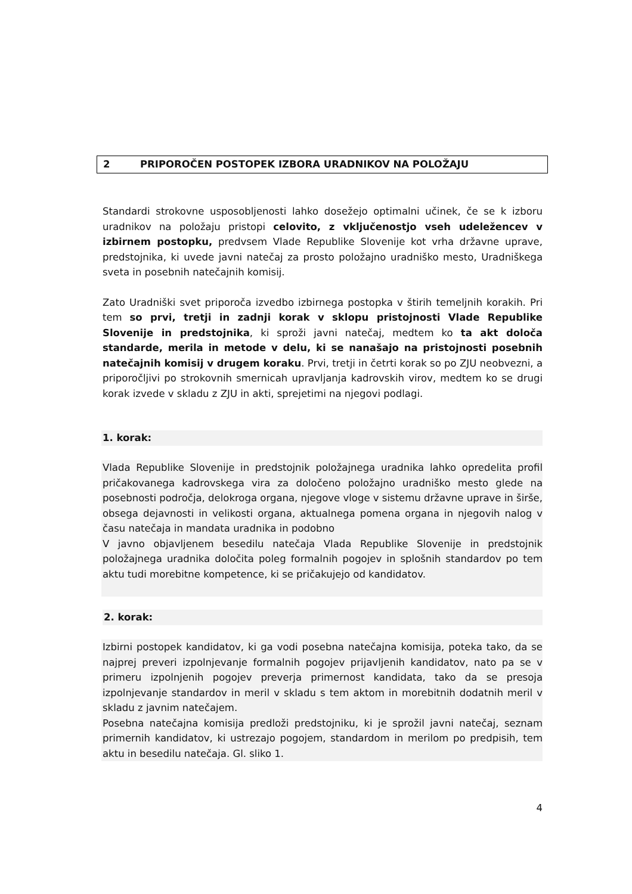2 PRIPOROČEN POSTOPEK IZBORA URADNIKOV NA POLOŽAJU
Standardi strokovne usposobljenosti lahko dosežejo optimalni učinek, če se k izboru uradnikov na položaju pristopi celovito, z vključenostjo vseh udeležencev v izbirnem postopku, predvsem Vlade Republike Slovenije kot vrha državne uprave, predstojnika, ki uvede javni natečaj za prosto položajno uradniško mesto, Uradniškega sveta in posebnih natečajnih komisij.
Zato Uradniški svet priporoča izvedbo izbirnega postopka v štirih temeljnih korakih. Pri tem so prvi, tretji in zadnji korak v sklopu pristojnosti Vlade Republike Slovenije in predstojnika, ki sproži javni natečaj, medtem ko ta akt določa standarde, merila in metode v delu, ki se nanašajo na pristojnosti posebnih natečajnih komisij v drugem koraku. Prvi, tretji in četrti korak so po ZJU neobvezni, a priporočljivi po strokovnih smernicah upravljanja kadrovskih virov, medtem ko se drugi korak izvede v skladu z ZJU in akti, sprejetimi na njegovi podlagi.
1. korak:
Vlada Republike Slovenije in predstojnik položajnega uradnika lahko opredelita profil pričakovanega kadrovskega vira za določeno položajno uradniško mesto glede na posebnosti področja, delokroga organa, njegove vloge v sistemu državne uprave in širše, obsega dejavnosti in velikosti organa, aktualnega pomena organa in njegovih nalog v času natečaja in mandata uradnika in podobno
V javno objavljenem besedilu natečaja Vlada Republike Slovenije in predstojnik položajnega uradnika določita poleg formalnih pogojev in splošnih standardov po tem aktu tudi morebitne kompetence, ki se pričakujejo od kandidatov.
2. korak:
Izbirni postopek kandidatov, ki ga vodi posebna natečajna komisija, poteka tako, da se najprej preveri izpolnjevanje formalnih pogojev prijavljenih kandidatov, nato pa se v primeru izpolnjenih pogojev preverja primernost kandidata, tako da se presoja izpolnjevanje standardov in meril v skladu s tem aktom in morebitnih dodatnih meril v skladu z javnim natečajem.
Posebna natečajna komisija predloži predstojniku, ki je sprožil javni natečaj, seznam primernih kandidatov, ki ustrezajo pogojem, standardom in merilom po predpisih, tem aktu in besedilu natečaja. Gl. sliko 1.
4